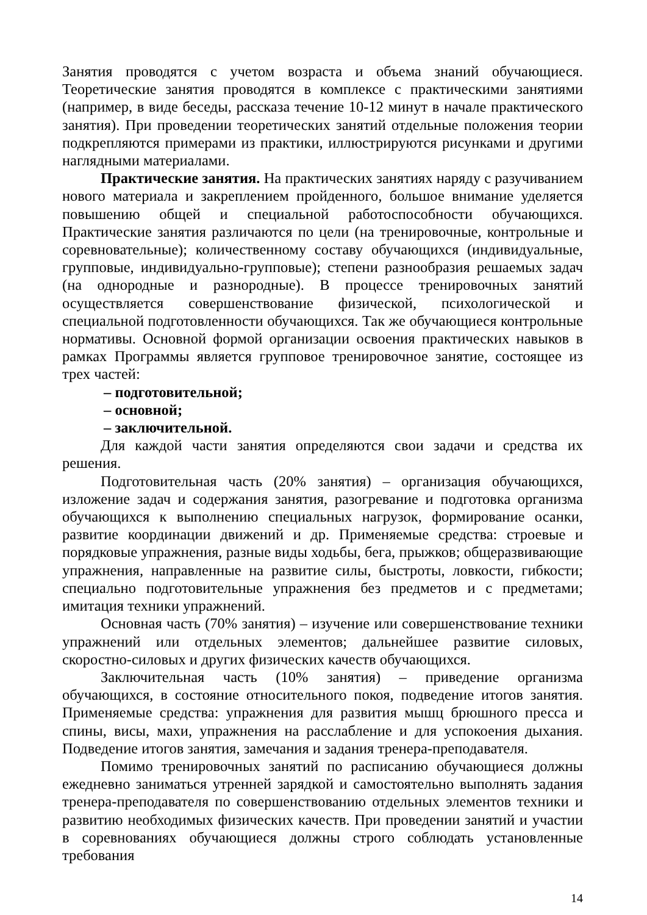Занятия проводятся с учетом возраста и объема знаний обучающиеся. Теоретические занятия проводятся в комплексе с практическими занятиями (например, в виде беседы, рассказа течение 10-12 минут в начале практического занятия). При проведении теоретических занятий отдельные положения теории подкрепляются примерами из практики, иллюстрируются рисунками и другими наглядными материалами.
Практические занятия. На практических занятиях наряду с разучиванием нового материала и закреплением пройденного, большое внимание уделяется повышению общей и специальной работоспособности обучающихся. Практические занятия различаются по цели (на тренировочные, контрольные и соревновательные); количественному составу обучающихся (индивидуальные, групповые, индивидуально-групповые); степени разнообразия решаемых задач (на однородные и разнородные). В процессе тренировочных занятий осуществляется совершенствование физической, психологической и специальной подготовленности обучающихся. Так же обучающиеся контрольные нормативы. Основной формой организации освоения практических навыков в рамках Программы является групповое тренировочное занятие, состоящее из трех частей:
– подготовительной;
– основной;
– заключительной.
Для каждой части занятия определяются свои задачи и средства их решения.
Подготовительная часть (20% занятия) – организация обучающихся, изложение задач и содержания занятия, разогревание и подготовка организма обучающихся к выполнению специальных нагрузок, формирование осанки, развитие координации движений и др. Применяемые средства: строевые и порядковые упражнения, разные виды ходьбы, бега, прыжков; общеразвивающие упражнения, направленные на развитие силы, быстроты, ловкости, гибкости; специально подготовительные упражнения без предметов и с предметами; имитация техники упражнений.
Основная часть (70% занятия) – изучение или совершенствование техники упражнений или отдельных элементов; дальнейшее развитие силовых, скоростно-силовых и других физических качеств обучающихся.
Заключительная часть (10% занятия) – приведение организма обучающихся, в состояние относительного покоя, подведение итогов занятия. Применяемые средства: упражнения для развития мышц брюшного пресса и спины, висы, махи, упражнения на расслабление и для успокоения дыхания. Подведение итогов занятия, замечания и задания тренера-преподавателя.
Помимо тренировочных занятий по расписанию обучающиеся должны ежедневно заниматься утренней зарядкой и самостоятельно выполнять задания тренера-преподавателя по совершенствованию отдельных элементов техники и развитию необходимых физических качеств. При проведении занятий и участии в соревнованиях обучающиеся должны строго соблюдать установленные требования
14